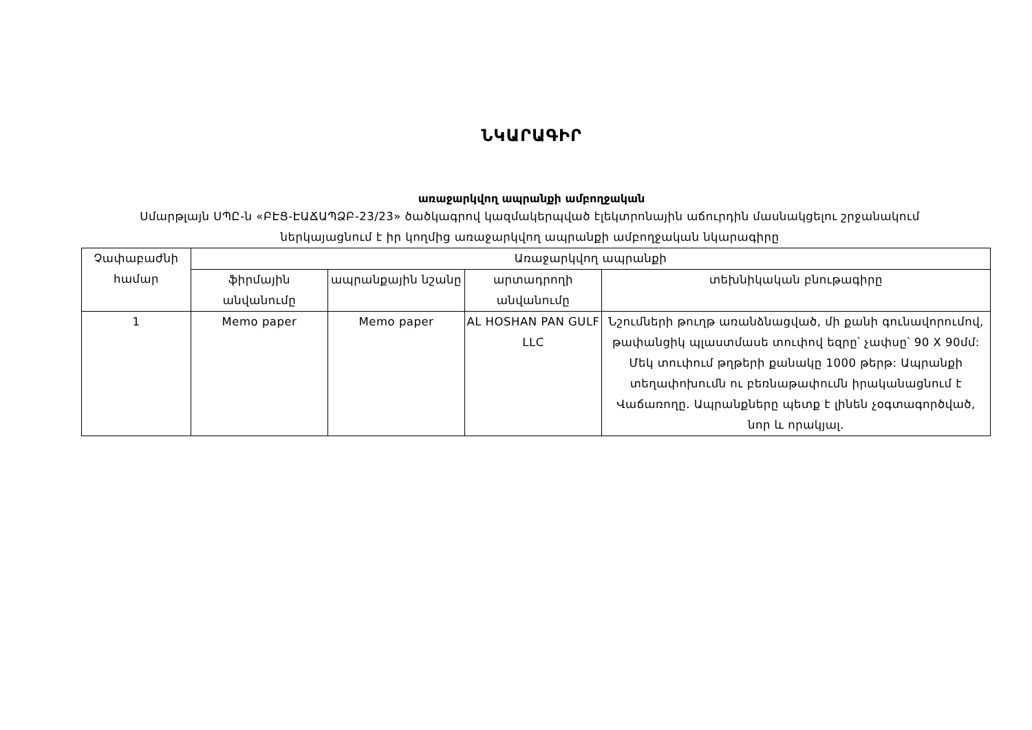ՆԿԱՐԱԳԻՐ
առաջարկվող ապրանքի ամբողջական
Սմարթլայն ՍՊԸ-ն «ԲԷՑ-ԷԱՃԱՊՁԲ-23/23» ծածկագրով կազմակերպված էլեկտրոնային աճուրդին մասնակցելու շրջանակում ներկայացնում է իր կողմից առաջարկվող ապրանքի ամբողջական նկարագիրը
| Չափաբաժնի համար | Առաջարկվող ապրանքի | | | |
| --- | --- | --- | --- | --- |
| | ֆիրմային անվանումը | ապրանքային նշանը | արտադրողի անվանումը | տեխնիկական բնութագիրը |
| 1 | Memo paper | Memo paper | AL HOSHAN PAN GULF LLC | Նշումների թուղթ առանձնացված, մի քանի գունավորումով, թափանցիկ պլաստմասե տուփով եզրը՝ չափսը՝ 90 X 90մմ: Մեկ տուփում թղթերի քանակը 1000 թերթ: Ապրանքի տեղափոխումն ու բեռնաթափումն իրականացնում է Վաճառողը. Ապրանքները պետք է լինեն չօգտագործված, նոր և որակյալ. |